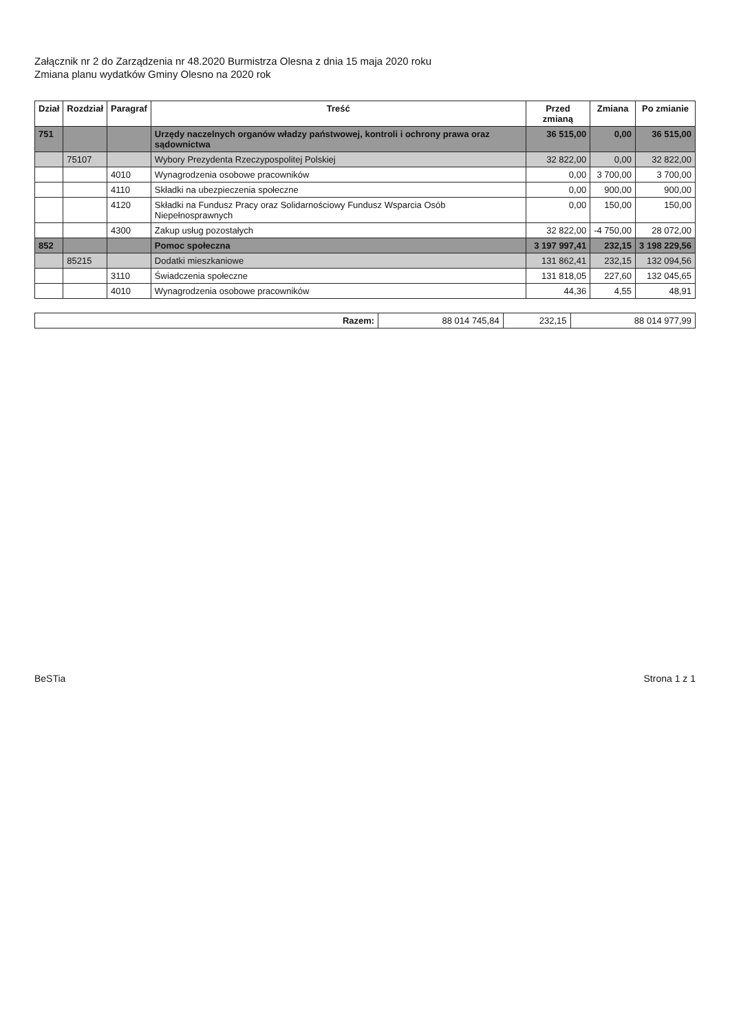Załącznik nr 2 do Zarządzenia nr 48.2020 Burmistrza Olesna z dnia 15 maja 2020 roku
Zmiana planu wydatków Gminy Olesno na 2020 rok
| Dział | Rozdział | Paragraf | Treść | Przed zmianą | Zmiana | Po zmianie |
| --- | --- | --- | --- | --- | --- | --- |
| 751 | | | Urzędy naczelnych organów władzy państwowej, kontroli i ochrony prawa oraz sądownictwa | 36 515,00 | 0,00 | 36 515,00 |
| | 75107 | | Wybory Prezydenta Rzeczypospolitej Polskiej | 32 822,00 | 0,00 | 32 822,00 |
| | | 4010 | Wynagrodzenia osobowe pracowników | 0,00 | 3 700,00 | 3 700,00 |
| | | 4110 | Składki na ubezpieczenia społeczne | 0,00 | 900,00 | 900,00 |
| | | 4120 | Składki na Fundusz Pracy oraz Solidarnościowy Fundusz Wsparcia Osób Niepełnosprawnych | 0,00 | 150,00 | 150,00 |
| | | 4300 | Zakup usług pozostałych | 32 822,00 | -4 750,00 | 28 072,00 |
| 852 | | | Pomoc społeczna | 3 197 997,41 | 232,15 | 3 198 229,56 |
| | 85215 | | Dodatki mieszkaniowe | 131 862,41 | 232,15 | 132 094,56 |
| | | 3110 | Świadczenia społeczne | 131 818,05 | 227,60 | 132 045,65 |
| | | 4010 | Wynagrodzenia osobowe pracowników | 44,36 | 4,55 | 48,91 |
| Razem: | 88 014 745,84 | 232,15 | 88 014 977,99 |
BeSTia Strona 1 z 1